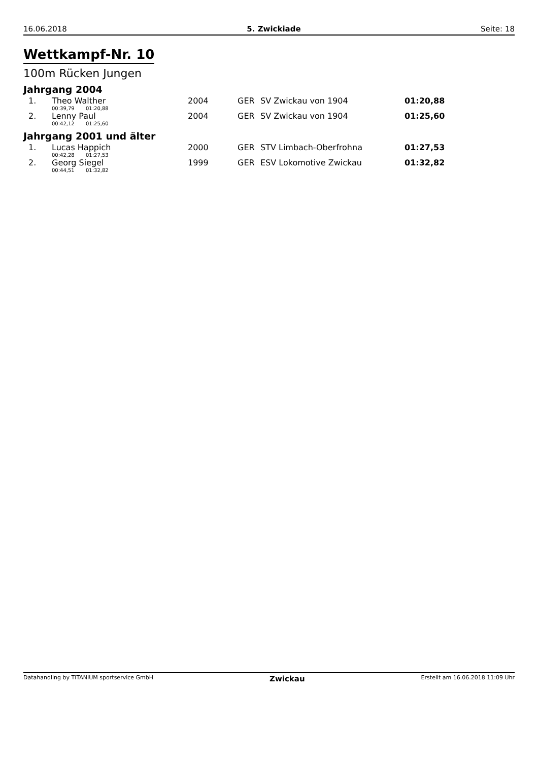16.06.2018 5. Zwickiade Seite: 18
Wettkampf-Nr. 10
100m Rücken Jungen
Jahrgang 2004
| 1. | Theo Walther | 2004 | GER | SV Zwickau von 1904 | 01:20,88 |
| | 00:39,79 01:20,88 | | | | |
| 2. | Lenny Paul | 2004 | GER | SV Zwickau von 1904 | 01:25,60 |
| | 00:42,12 01:25,60 | | | | |
Jahrgang 2001 und älter
| 1. | Lucas Happich | 2000 | GER | STV Limbach-Oberfrohna | 01:27,53 |
| | 00:42,28 01:27,53 | | | | |
| 2. | Georg Siegel | 1999 | GER | ESV Lokomotive Zwickau | 01:32,82 |
| | 00:44,51 01:32,82 | | | | |
Datahandling by TITANIUM sportservice GmbH Zwickau Erstellt am 16.06.2018 11:09 Uhr